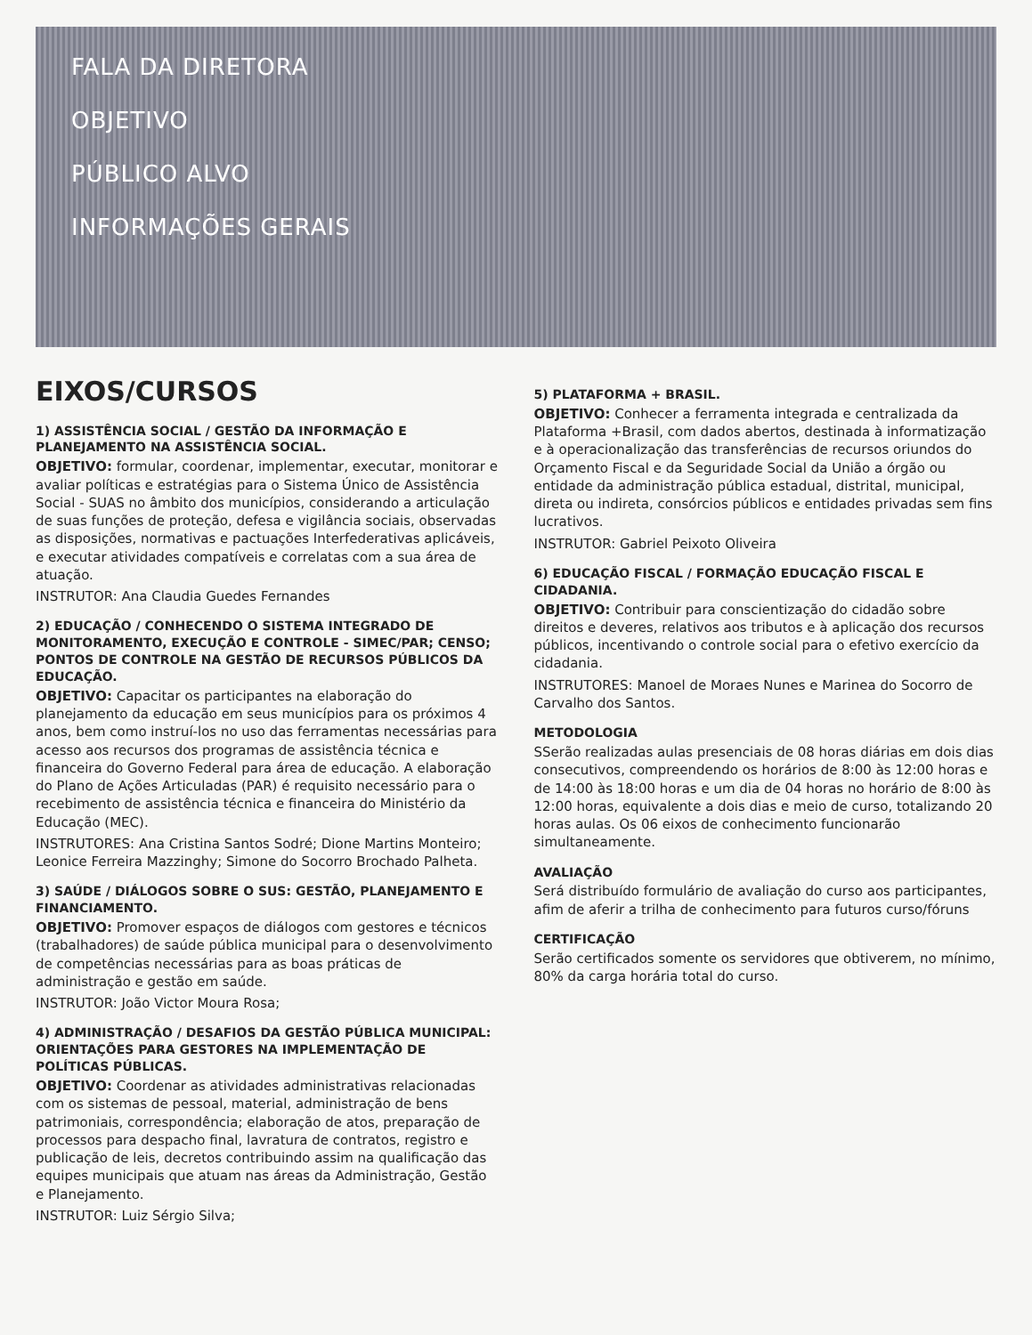FALA DA DIRETORA
OBJETIVO
PÚBLICO ALVO
INFORMAÇÕES GERAIS
EIXOS/CURSOS
1) ASSISTÊNCIA SOCIAL / GESTÃO DA INFORMAÇÃO E PLANEJAMENTO NA ASSISTÊNCIA SOCIAL.
OBJETIVO: formular, coordenar, implementar, executar, monitorar e avaliar políticas e estratégias para o Sistema Único de Assistência Social - SUAS no âmbito dos municípios, considerando a articulação de suas funções de proteção, defesa e vigilância sociais, observadas as disposições, normativas e pactuações Interfederativas aplicáveis, e executar atividades compatíveis e correlatas com a sua área de atuação.
INSTRUTOR: Ana Claudia Guedes Fernandes
2) EDUCAÇÃO / CONHECENDO O SISTEMA INTEGRADO DE MONITORAMENTO, EXECUÇÃO E CONTROLE - SIMEC/PAR; CENSO; PONTOS DE CONTROLE NA GESTÃO DE RECURSOS PÚBLICOS DA EDUCAÇÃO.
OBJETIVO: Capacitar os participantes na elaboração do planejamento da educação em seus municípios para os próximos 4 anos, bem como instruí-los no uso das ferramentas necessárias para acesso aos recursos dos programas de assistência técnica e financeira do Governo Federal para área de educação. A elaboração do Plano de Ações Articuladas (PAR) é requisito necessário para o recebimento de assistência técnica e financeira do Ministério da Educação (MEC).
INSTRUTORES: Ana Cristina Santos Sodré; Dione Martins Monteiro; Leonice Ferreira Mazzinghy; Simone do Socorro Brochado Palheta.
3) SAÚDE / DIÁLOGOS SOBRE O SUS: GESTÃO, PLANEJAMENTO E FINANCIAMENTO.
OBJETIVO: Promover espaços de diálogos com gestores e técnicos (trabalhadores) de saúde pública municipal para o desenvolvimento de competências necessárias para as boas práticas de administração e gestão em saúde.
INSTRUTOR: João Victor Moura Rosa;
4) ADMINISTRAÇÃO / DESAFIOS DA GESTÃO PÚBLICA MUNICIPAL: ORIENTAÇÕES PARA GESTORES NA IMPLEMENTAÇÃO DE POLÍTICAS PÚBLICAS.
OBJETIVO: Coordenar as atividades administrativas relacionadas com os sistemas de pessoal, material, administração de bens patrimoniais, correspondência; elaboração de atos, preparação de processos para despacho final, lavratura de contratos, registro e publicação de leis, decretos contribuindo assim na qualificação das equipes municipais que atuam nas áreas da Administração, Gestão e Planejamento.
INSTRUTOR: Luiz Sérgio Silva;
5) PLATAFORMA + BRASIL.
OBJETIVO: Conhecer a ferramenta integrada e centralizada da Plataforma +Brasil, com dados abertos, destinada à informatização e à operacionalização das transferências de recursos oriundos do Orçamento Fiscal e da Seguridade Social da União a órgão ou entidade da administração pública estadual, distrital, municipal, direta ou indireta, consórcios públicos e entidades privadas sem fins lucrativos.
INSTRUTOR: Gabriel Peixoto Oliveira
6) EDUCAÇÃO FISCAL / FORMAÇÃO EDUCAÇÃO FISCAL E CIDADANIA.
OBJETIVO: Contribuir para conscientização do cidadão sobre direitos e deveres, relativos aos tributos e à aplicação dos recursos públicos, incentivando o controle social para o efetivo exercício da cidadania.
INSTRUTORES: Manoel de Moraes Nunes e Marinea do Socorro de Carvalho dos Santos.
METODOLOGIA
SSerão realizadas aulas presenciais de 08 horas diárias em dois dias consecutivos, compreendendo os horários de 8:00 às 12:00 horas e de 14:00 às 18:00 horas e um dia de 04 horas no horário de 8:00 às 12:00 horas, equivalente a dois dias e meio de curso, totalizando 20 horas aulas. Os 06 eixos de conhecimento funcionarão simultaneamente.
AVALIAÇÃO
Será distribuído formulário de avaliação do curso aos participantes, afim de aferir a trilha de conhecimento para futuros curso/fóruns
CERTIFICAÇÃO
Serão certificados somente os servidores que obtiverem, no mínimo, 80% da carga horária total do curso.